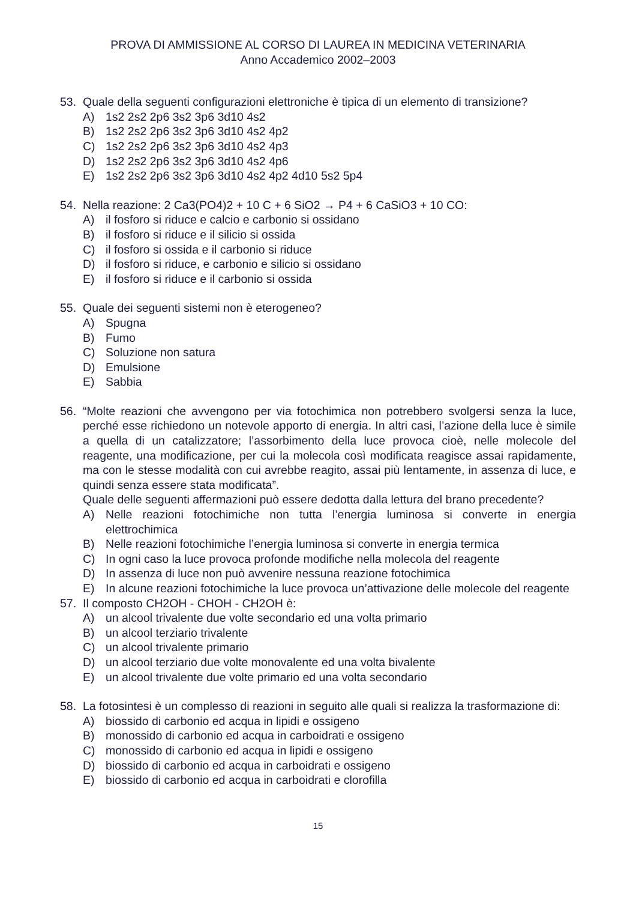PROVA DI AMMISSIONE AL CORSO DI LAUREA IN MEDICINA VETERINARIA
Anno Accademico 2002–2003
53. Quale della seguenti configurazioni elettroniche è tipica di un elemento di transizione?
A) 1s2 2s2 2p6 3s2 3p6 3d10 4s2
B) 1s2 2s2 2p6 3s2 3p6 3d10 4s2 4p2
C) 1s2 2s2 2p6 3s2 3p6 3d10 4s2 4p3
D) 1s2 2s2 2p6 3s2 3p6 3d10 4s2 4p6
E) 1s2 2s2 2p6 3s2 3p6 3d10 4s2 4p2 4d10 5s2 5p4
54. Nella reazione: 2 Ca3(PO4)2 + 10 C + 6 SiO2 → P4 + 6 CaSiO3 + 10 CO:
A) il fosforo si riduce e calcio e carbonio si ossidano
B) il fosforo si riduce e il silicio si ossida
C) il fosforo si ossida e il carbonio si riduce
D) il fosforo si riduce, e carbonio e silicio si ossidano
E) il fosforo si riduce e il carbonio si ossida
55. Quale dei seguenti sistemi non è eterogeneo?
A) Spugna
B) Fumo
C) Soluzione non satura
D) Emulsione
E) Sabbia
56. “Molte reazioni che avvengono per via fotochimica non potrebbero svolgersi senza la luce, perché esse richiedono un notevole apporto di energia. In altri casi, l’azione della luce è simile a quella di un catalizzatore; l’assorbimento della luce provoca cioè, nelle molecole del reagente, una modificazione, per cui la molecola così modificata reagisce assai rapidamente, ma con le stesse modalità con cui avrebbe reagito, assai più lentamente, in assenza di luce, e quindi senza essere stata modificata”.
Quale delle seguenti affermazioni può essere dedotta dalla lettura del brano precedente?
A) Nelle reazioni fotochimiche non tutta l’energia luminosa si converte in energia elettrochimica
B) Nelle reazioni fotochimiche l’energia luminosa si converte in energia termica
C) In ogni caso la luce provoca profonde modifiche nella molecola del reagente
D) In assenza di luce non può avvenire nessuna reazione fotochimica
E) In alcune reazioni fotochimiche la luce provoca un’attivazione delle molecole del reagente
57. Il composto CH2OH - CHOH - CH2OH è:
A) un alcool trivalente due volte secondario ed una volta primario
B) un alcool terziario trivalente
C) un alcool trivalente primario
D) un alcool terziario due volte monovalente ed una volta bivalente
E) un alcool trivalente due volte primario ed una volta secondario
58. La fotosintesi è un complesso di reazioni in seguito alle quali si realizza la trasformazione di:
A) biossido di carbonio ed acqua in lipidi e ossigeno
B) monossido di carbonio ed acqua in carboidrati e ossigeno
C) monossido di carbonio ed acqua in lipidi e ossigeno
D) biossido di carbonio ed acqua in carboidrati e ossigeno
E) biossido di carbonio ed acqua in carboidrati e clorofilla
15